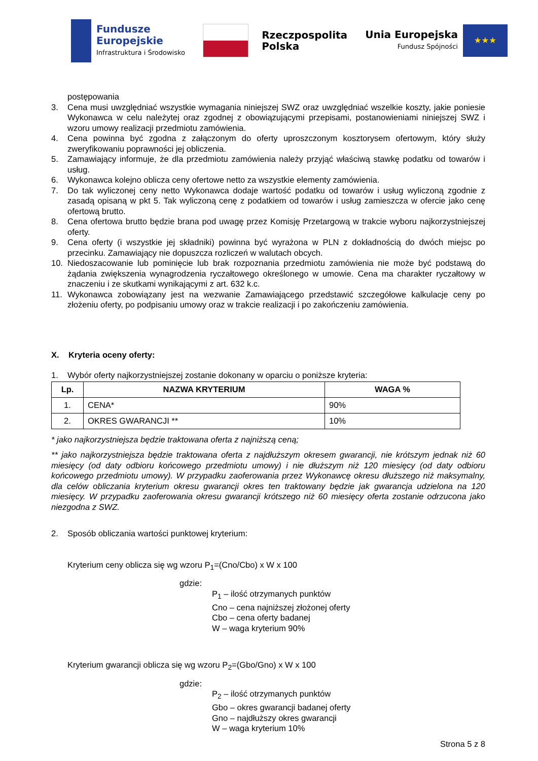Fundusze
Europejskie
Infrastruktura i Środowisko
Rzeczpospolita
Polska
Unia Europejska
Fundusz Spójności
★★★
postępowania
3. Cena musi uwzględniać wszystkie wymagania niniejszej SWZ oraz uwzględniać wszelkie koszty, jakie poniesie Wykonawca w celu należytej oraz zgodnej z obowiązującymi przepisami, postanowieniami niniejszej SWZ i wzoru umowy realizacji przedmiotu zamówienia.
4. Cena powinna być zgodna z załączonym do oferty uproszczonym kosztorysem ofertowym, który służy zweryfikowaniu poprawności jej obliczenia.
5. Zamawiający informuje, że dla przedmiotu zamówienia należy przyjąć właściwą stawkę podatku od towarów i usług.
6. Wykonawca kolejno oblicza ceny ofertowe netto za wszystkie elementy zamówienia.
7. Do tak wyliczonej ceny netto Wykonawca dodaje wartość podatku od towarów i usług wyliczoną zgodnie z zasadą opisaną w pkt 5. Tak wyliczoną cenę z podatkiem od towarów i usług zamieszcza w ofercie jako cenę ofertową brutto.
8. Cena ofertowa brutto będzie brana pod uwagę przez Komisję Przetargową w trakcie wyboru najkorzystniejszej oferty.
9. Cena oferty (i wszystkie jej składniki) powinna być wyrażona w PLN z dokładnością do dwóch miejsc po przecinku. Zamawiający nie dopuszcza rozliczeń w walutach obcych.
10. Niedoszacowanie lub pominięcie lub brak rozpoznania przedmiotu zamówienia nie może być podstawą do żądania zwiększenia wynagrodzenia ryczałtowego określonego w umowie. Cena ma charakter ryczałtowy w znaczeniu i ze skutkami wynikającymi z art. 632 k.c.
11. Wykonawca zobowiązany jest na wezwanie Zamawiającego przedstawić szczegółowe kalkulacje ceny po złożeniu oferty, po podpisaniu umowy oraz w trakcie realizacji i po zakończeniu zamówienia.
X. Kryteria oceny oferty:
1. Wybór oferty najkorzystniejszej zostanie dokonany w oparciu o poniższe kryteria:
| Lp. | NAZWA KRYTERIUM | WAGA % |
| --- | --- | --- |
| 1. | CENA* | 90% |
| 2. | OKRES GWARANCJI ** | 10% |
* jako najkorzystniejsza będzie traktowana oferta z najniższą ceną;
** jako najkorzystniejsza będzie traktowana oferta z najdłuższym okresem gwarancji, nie krótszym jednak niż 60 miesięcy (od daty odbioru końcowego przedmiotu umowy) i nie dłuższym niż 120 miesięcy (od daty odbioru końcowego przedmiotu umowy). W przypadku zaoferowania przez Wykonawcę okresu dłuższego niż maksymalny, dla celów obliczania kryterium okresu gwarancji okres ten traktowany będzie jak gwarancja udzielona na 120 miesięcy. W przypadku zaoferowania okresu gwarancji krótszego niż 60 miesięcy oferta zostanie odrzucona jako niezgodna z SWZ.
2. Sposób obliczania wartości punktowej kryterium:
Kryterium ceny oblicza się wg wzoru P<sub>1</sub>=(Cno/Cbo) x W x 100
gdzie:
P<sub>1</sub> – ilość otrzymanych punktów
Cno – cena najniższej złożonej oferty
Cbo – cena oferty badanej
W – waga kryterium 90%
Kryterium gwarancji oblicza się wg wzoru P<sub>2</sub>=(Gbo/Gno) x W x 100
gdzie:
P<sub>2</sub> – ilość otrzymanych punktów
Gbo – okres gwarancji badanej oferty
Gno – najdłuższy okres gwarancji
W – waga kryterium 10%
Strona 5 z 8